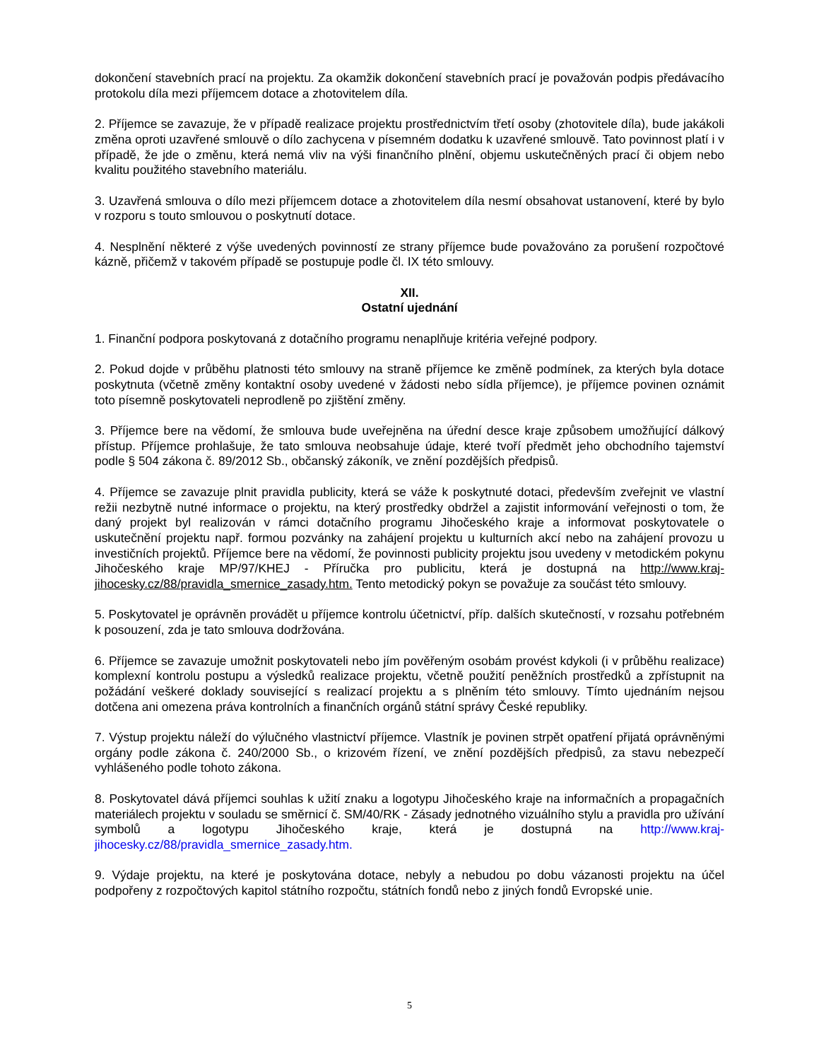dokončení stavebních prací na projektu. Za okamžik dokončení stavebních prací je považován podpis předávacího protokolu díla mezi příjemcem dotace a zhotovitelem díla.
2. Příjemce se zavazuje, že v případě realizace projektu prostřednictvím třetí osoby (zhotovitele díla), bude jakákoli změna oproti uzavřené smlouvě o dílo zachycena v písemném dodatku k uzavřené smlouvě. Tato povinnost platí i v případě, že jde o změnu, která nemá vliv na výši finančního plnění, objemu uskutečněných prací či objem nebo kvalitu použitého stavebního materiálu.
3. Uzavřená smlouva o dílo mezi příjemcem dotace a zhotovitelem díla nesmí obsahovat ustanovení, které by bylo v rozporu s touto smlouvou o poskytnutí dotace.
4. Nesplnění některé z výše uvedených povinností ze strany příjemce bude považováno za porušení rozpočtové kázně, přičemž v takovém případě se postupuje podle čl. IX této smlouvy.
XII.
Ostatní ujednání
1. Finanční podpora poskytovaná z dotačního programu nenaplňuje kritéria veřejné podpory.
2. Pokud dojde v průběhu platnosti této smlouvy na straně příjemce ke změně podmínek, za kterých byla dotace poskytnuta (včetně změny kontaktní osoby uvedené v žádosti nebo sídla příjemce), je příjemce povinen oznámit toto písemně poskytovateli neprodleně po zjištění změny.
3. Příjemce bere na vědomí, že smlouva bude uveřejněna na úřední desce kraje způsobem umožňující dálkový přístup. Příjemce prohlašuje, že tato smlouva neobsahuje údaje, které tvoří předmět jeho obchodního tajemství podle § 504 zákona č. 89/2012 Sb., občanský zákoník, ve znění pozdějších předpisů.
4. Příjemce se zavazuje plnit pravidla publicity, která se váže k poskytnuté dotaci, především zveřejnit ve vlastní režii nezbytně nutné informace o projektu, na který prostředky obdržel a zajistit informování veřejnosti o tom, že daný projekt byl realizován v rámci dotačního programu Jihočeského kraje a informovat poskytovatele o uskutečnění projektu např. formou pozvánky na zahájení projektu u kulturních akcí nebo na zahájení provozu u investičních projektů. Příjemce bere na vědomí, že povinnosti publicity projektu jsou uvedeny v metodickém pokynu Jihočeského kraje MP/97/KHEJ - Příručka pro publicitu, která je dostupná na http://www.kraj-jihocesky.cz/88/pravidla_smernice_zasady.htm. Tento metodický pokyn se považuje za součást této smlouvy.
5. Poskytovatel je oprávněn provádět u příjemce kontrolu účetnictví, příp. dalších skutečností, v rozsahu potřebném k posouzení, zda je tato smlouva dodržována.
6. Příjemce se zavazuje umožnit poskytovateli nebo jím pověřeným osobám provést kdykoli (i v průběhu realizace) komplexní kontrolu postupu a výsledků realizace projektu, včetně použití peněžních prostředků a zpřístupnit na požádání veškeré doklady související s realizací projektu a s plněním této smlouvy. Tímto ujednáním nejsou dotčena ani omezena práva kontrolních a finančních orgánů státní správy České republiky.
7. Výstup projektu náleží do výlučného vlastnictví příjemce. Vlastník je povinen strpět opatření přijatá oprávněnými orgány podle zákona č. 240/2000 Sb., o krizovém řízení, ve znění pozdějších předpisů, za stavu nebezpečí vyhlášeného podle tohoto zákona.
8. Poskytovatel dává příjemci souhlas k užití znaku a logotypu Jihočeského kraje na informačních a propagačních materiálech projektu v souladu se směrnicí č. SM/40/RK - Zásady jednotného vizuálního stylu a pravidla pro užívání symbolů a logotypu Jihočeského kraje, která je dostupná na http://www.kraj-jihocesky.cz/88/pravidla_smernice_zasady.htm.
9. Výdaje projektu, na které je poskytována dotace, nebyly a nebudou po dobu vázanosti projektu na účel podpořeny z rozpočtových kapitol státního rozpočtu, státních fondů nebo z jiných fondů Evropské unie.
5